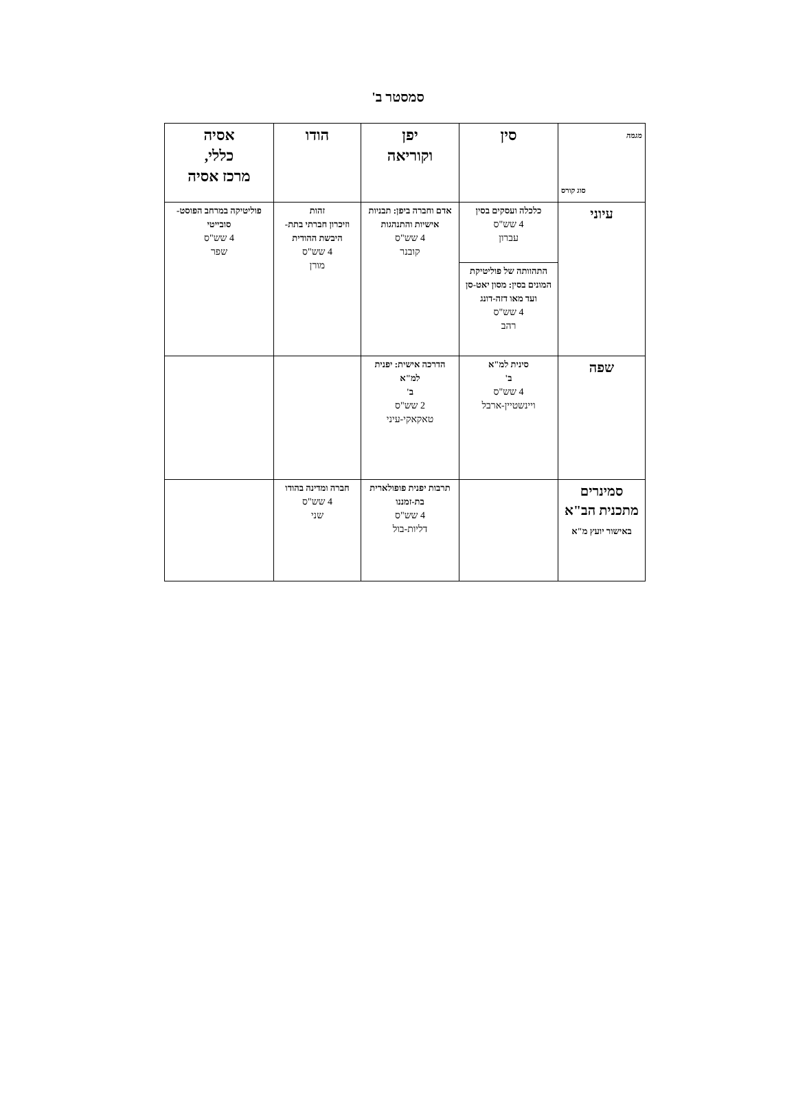סמסטר ב'
| מגמה סוג קורס | סין | יפן וקוריאה | הודו | אסיה כללי, מרכז אסיה |
| --- | --- | --- | --- | --- |
| עיוני | כלכלה ועסקים בסין 4 שש"ס עברון | אדם וחברה ביפן: תבניות אישיות והתנהגות 4 שש"ס קובנר | זהות וזיכרון חברתי בתת-היבשת ההודית 4 שש"ס מורן | פוליטיקה במרחב הפוסט-סובייטי 4 שש"ס שפר |
| | התהוותה של פוליטיקת המונים בסין: מסון יאט-סן ועד מאו דזה-דונג 4 שש"ס רהב | | | |
| שפה | סינית למ"א ב' 4 שש"ס ויינשטיין-ארבל | הדרכה אישית: יפנית למ"א ב' 2 שש"ס טאקאקי-עיני | | |
| סמינרים מתכנית הב"א באישור יועץ מ"א | | תרבות יפנית פופולארית בת-זמננו 4 שש"ס דליות-בול | חברה ומדינה בהודו 4 שש"ס שני | |